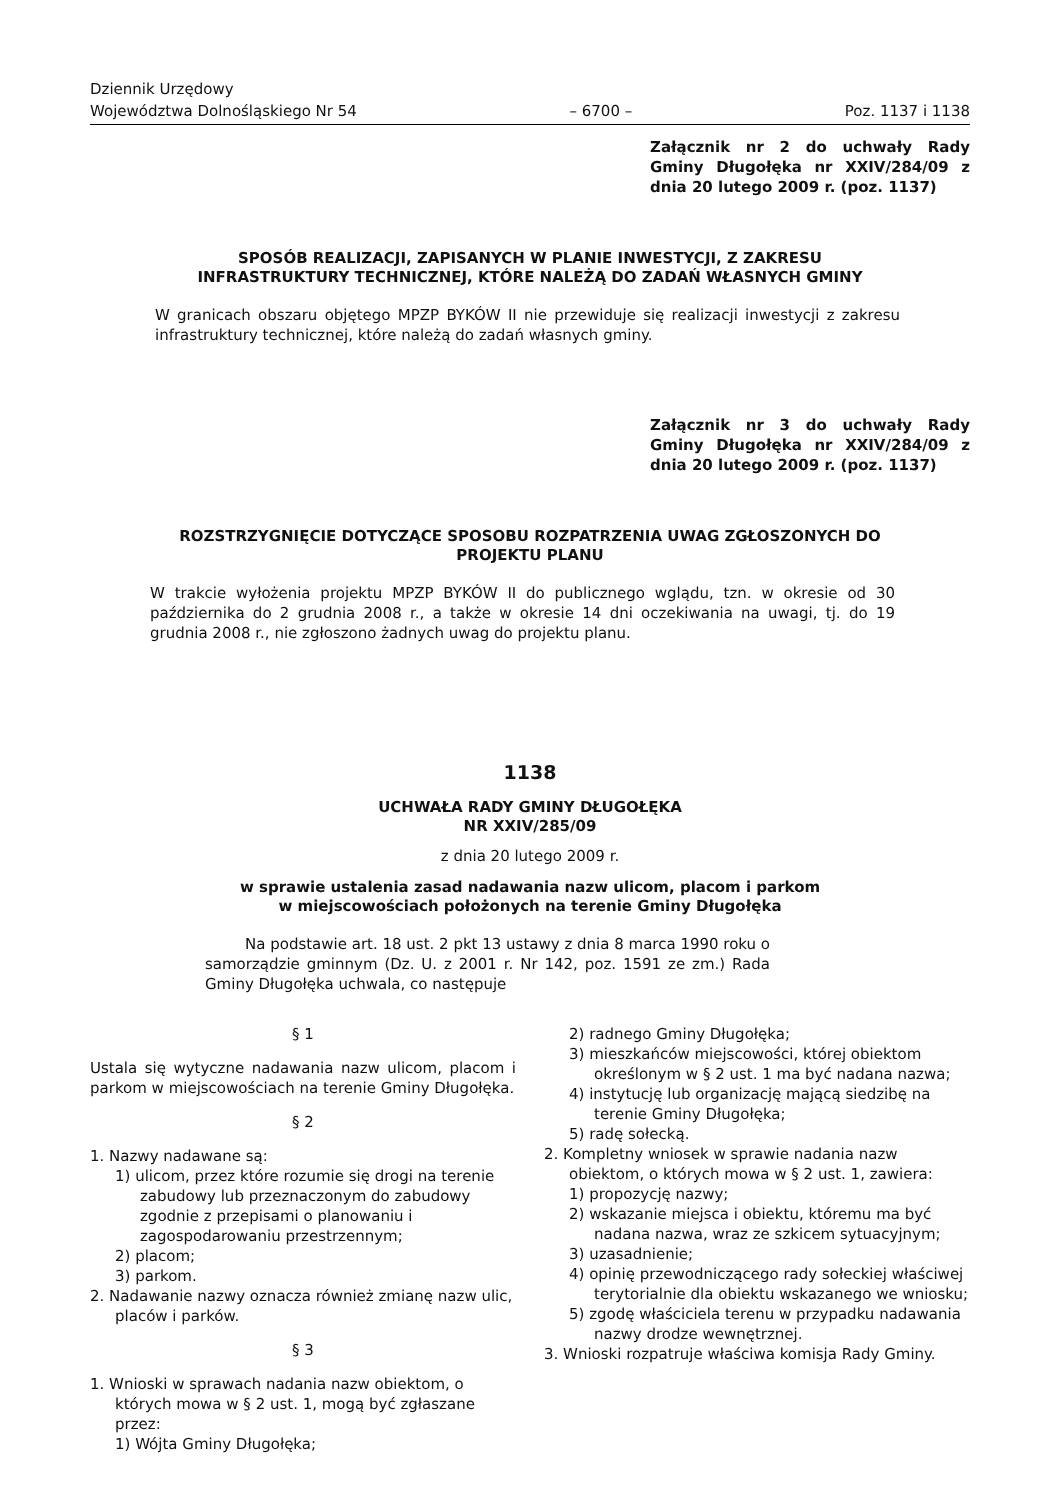Dziennik Urzędowy
Województwa Dolnośląskiego Nr 54
– 6700 –
Poz. 1137 i 1138
Załącznik nr 2 do uchwały Rady Gminy Długołęka nr XXIV/284/09 z dnia 20 lutego 2009 r. (poz. 1137)
SPOSÓB REALIZACJI, ZAPISANYCH W PLANIE INWESTYCJI, Z ZAKRESU
INFRASTRUKTURY TECHNICZNEJ, KTÓRE NALEŻĄ DO ZADAŃ WŁASNYCH GMINY
W granicach obszaru objętego MPZP BYKÓW II nie przewiduje się realizacji inwestycji z zakresu infrastruktury technicznej, które należą do zadań własnych gminy.
Załącznik nr 3 do uchwały Rady Gminy Długołęka nr XXIV/284/09 z dnia 20 lutego 2009 r. (poz. 1137)
ROZSTRZYGNIĘCIE DOTYCZĄCE SPOSOBU ROZPATRZENIA UWAG ZGŁOSZONYCH DO
PROJEKTU PLANU
W trakcie wyłożenia projektu MPZP BYKÓW II do publicznego wglądu, tzn. w okresie od 30 października do 2 grudnia 2008 r., a także w okresie 14 dni oczekiwania na uwagi, tj. do 19 grudnia 2008 r., nie zgłoszono żadnych uwag do projektu planu.
1138
UCHWAŁA RADY GMINY DŁUGOŁĘKA
NR XXIV/285/09
z dnia 20 lutego 2009 r.
w sprawie ustalenia zasad nadawania nazw ulicom, placom i parkom
w miejscowościach położonych na terenie Gminy Długołęka
Na podstawie art. 18 ust. 2 pkt 13 ustawy z dnia 8 marca 1990 roku o samorządzie gminnym (Dz. U. z 2001 r. Nr 142, poz. 1591 ze zm.) Rada Gminy Długołęka uchwala, co następuje
§ 1
Ustala się wytyczne nadawania nazw ulicom, placom i parkom w miejscowościach na terenie Gminy Długołęka.
§ 2
1. Nazwy nadawane są:
1) ulicom, przez które rozumie się drogi na terenie zabudowy lub przeznaczonym do zabudowy zgodnie z przepisami o planowaniu i zagospodarowaniu przestrzennym;
2) placom;
3) parkom.
2. Nadawanie nazwy oznacza również zmianę nazw ulic, placów i parków.
§ 3
1. Wnioski w sprawach nadania nazw obiektom, o których mowa w § 2 ust. 1, mogą być zgłaszane przez:
1) Wójta Gminy Długołęka;
2) radnego Gminy Długołęka;
3) mieszkańców miejscowości, której obiektom określonym w § 2 ust. 1 ma być nadana nazwa;
4) instytucję lub organizację mającą siedzibę na terenie Gminy Długołęka;
5) radę sołecką.
2. Kompletny wniosek w sprawie nadania nazw obiektom, o których mowa w § 2 ust. 1, zawiera:
1) propozycję nazwy;
2) wskazanie miejsca i obiektu, któremu ma być nadana nazwa, wraz ze szkicem sytuacyjnym;
3) uzasadnienie;
4) opinię przewodniczącego rady sołeckiej właściwej terytorialnie dla obiektu wskazanego we wniosku;
5) zgodę właściciela terenu w przypadku nadawania nazwy drodze wewnętrznej.
3. Wnioski rozpatruje właściwa komisja Rady Gminy.